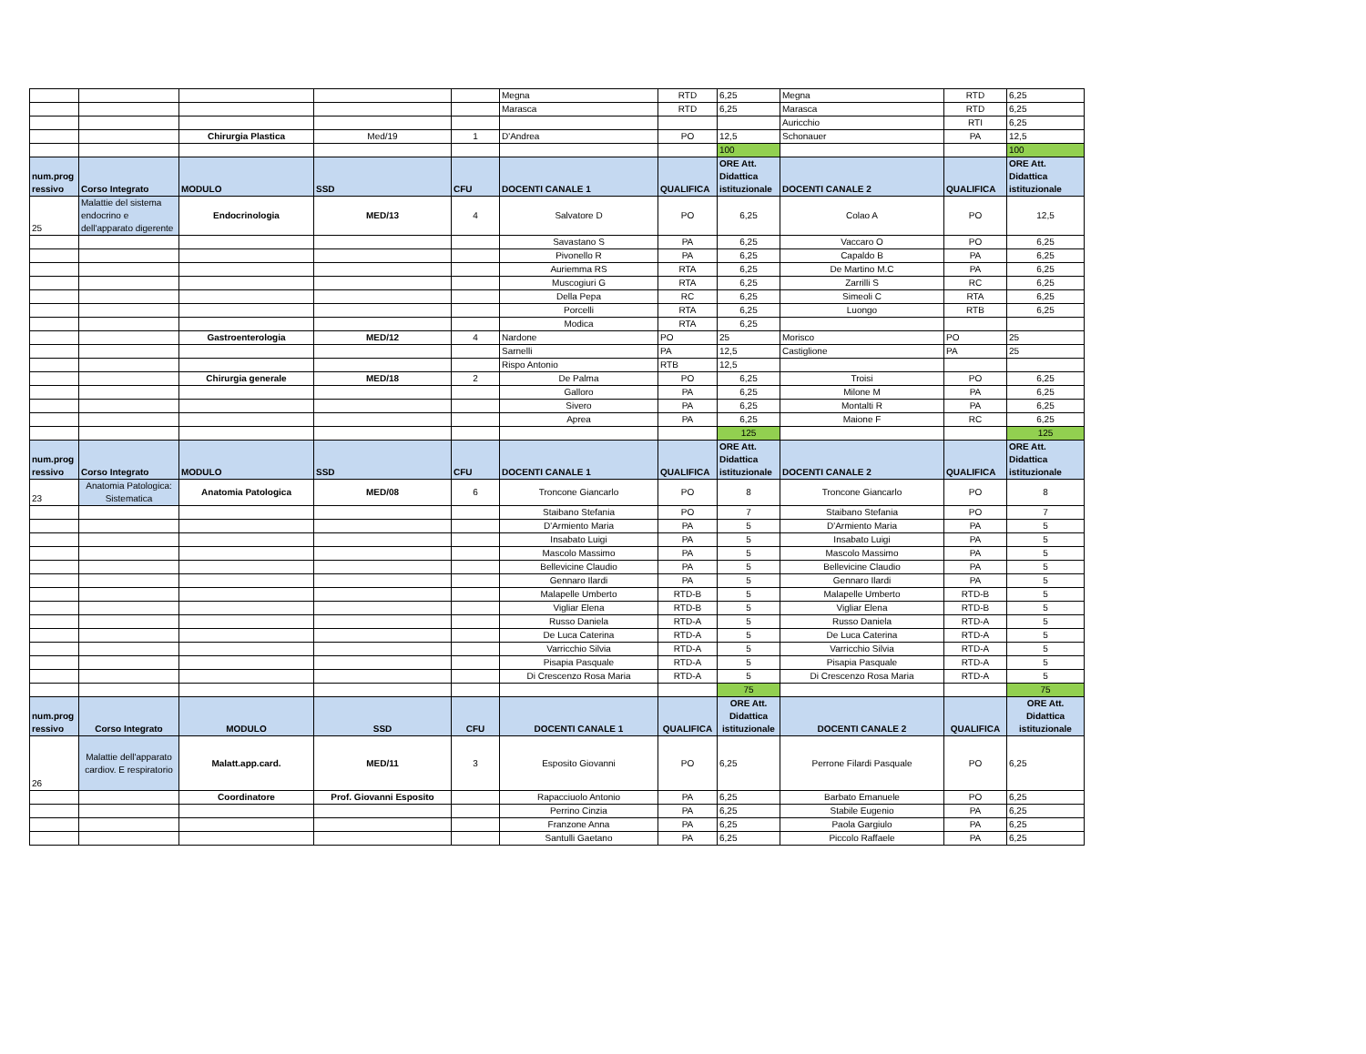| | | | | | Megna | RTD | 6,25 | Megna | RTD | 6,25 |
| | | | | | Marasca | RTD | 6,25 | Marasca | RTD | 6,25 |
| | | | | | | | | Auricchio | RTI | 6,25 |
| | | Chirurgia Plastica | Med/19 | 1 | D'Andrea | PO | 12,5 | Schonauer | PA | 12,5 |
| | | | | | | | 100 | | | 100 |
| num.prog ressivo | Corso Integrato | MODULO | SSD | CFU | DOCENTI CANALE 1 | QUALIFICA | ORE Att. Didattica istituzionale | DOCENTI CANALE 2 | QUALIFICA | ORE Att. Didattica istituzionale |
| 25 | Malattie del sistema endocrino e dell'apparato digerente | Endocrinologia | MED/13 | 4 | Salvatore D | PO | 6,25 | Colao A | PO | 12,5 |
| | | | | | Savastano S | PA | 6,25 | Vaccaro O | PO | 6,25 |
| | | | | | Pivonello R | PA | 6,25 | Capaldo B | PA | 6,25 |
| | | | | | Auriemma RS | RTA | 6,25 | De Martino M.C | PA | 6,25 |
| | | | | | Muscogiuri G | RTA | 6,25 | Zarrilli S | RC | 6,25 |
| | | | | | Della Pepa | RC | 6,25 | Simeoli C | RTA | 6,25 |
| | | | | | Porcelli | RTA | 6,25 | Luongo | RTB | 6,25 |
| | | | | | Modica | RTA | 6,25 | | | |
| | | Gastroenterologia | MED/12 | 4 | Nardone | PO | 25 | Morisco | PO | 25 |
| | | | | | Sarnelli | PA | 12,5 | Castiglione | PA | 25 |
| | | | | | Rispo Antonio | RTB | 12,5 | | | |
| | | Chirurgia generale | MED/18 | 2 | De Palma | PO | 6,25 | Troisi | PO | 6,25 |
| | | | | | Galloro | PA | 6,25 | Milone M | PA | 6,25 |
| | | | | | Sivero | PA | 6,25 | Montalti R | PA | 6,25 |
| | | | | | Aprea | PA | 6,25 | Maione F | RC | 6,25 |
| | | | | | | | 125 | | | 125 |
| num.prog ressivo | Corso Integrato | MODULO | SSD | CFU | DOCENTI CANALE 1 | QUALIFICA | ORE Att. Didattica istituzionale | DOCENTI CANALE 2 | QUALIFICA | ORE Att. Didattica istituzionale |
| 23 | Anatomia Patologica: Sistematica | Anatomia Patologica | MED/08 | 6 | Troncone Giancarlo | PO | 8 | Troncone Giancarlo | PO | 8 |
| | | | | | Staibano Stefania | PO | 7 | Staibano Stefania | PO | 7 |
| | | | | | D'Armiento Maria | PA | 5 | D'Armiento Maria | PA | 5 |
| | | | | | Insabato Luigi | PA | 5 | Insabato Luigi | PA | 5 |
| | | | | | Mascolo Massimo | PA | 5 | Mascolo Massimo | PA | 5 |
| | | | | | Bellevicine Claudio | PA | 5 | Bellevicine Claudio | PA | 5 |
| | | | | | Gennaro Ilardi | PA | 5 | Gennaro Ilardi | PA | 5 |
| | | | | | Malapelle Umberto | RTD-B | 5 | Malapelle Umberto | RTD-B | 5 |
| | | | | | Vigliar Elena | RTD-B | 5 | Vigliar Elena | RTD-B | 5 |
| | | | | | Russo Daniela | RTD-A | 5 | Russo Daniela | RTD-A | 5 |
| | | | | | De Luca Caterina | RTD-A | 5 | De Luca Caterina | RTD-A | 5 |
| | | | | | Varricchio Silvia | RTD-A | 5 | Varricchio Silvia | RTD-A | 5 |
| | | | | | Pisapia Pasquale | RTD-A | 5 | Pisapia Pasquale | RTD-A | 5 |
| | | | | | Di Crescenzo Rosa Maria | RTD-A | 5 | Di Crescenzo Rosa Maria | RTD-A | 5 |
| | | | | | | | 75 | | | 75 |
| num.prog ressivo | Corso Integrato | MODULO | SSD | CFU | DOCENTI CANALE 1 | QUALIFICA | ORE Att. Didattica istituzionale | DOCENTI CANALE 2 | QUALIFICA | ORE Att. Didattica istituzionale |
| 26 | Malattie dell'apparato cardiov. E respiratorio | Malatt.app.card. | MED/11 | 3 | Esposito Giovanni | PO | 6,25 | Perrone Filardi Pasquale | PO | 6,25 |
| | | Coordinatore | Prof. Giovanni Esposito | | Rapacciuolo Antonio | PA | 6,25 | Barbato Emanuele | PO | 6,25 |
| | | | | | Perrino Cinzia | PA | 6,25 | Stabile Eugenio | PA | 6,25 |
| | | | | | Franzone Anna | PA | 6,25 | Paola Gargiulo | PA | 6,25 |
| | | | | | Santulli Gaetano | PA | 6,25 | Piccolo Raffaele | PA | 6,25 |